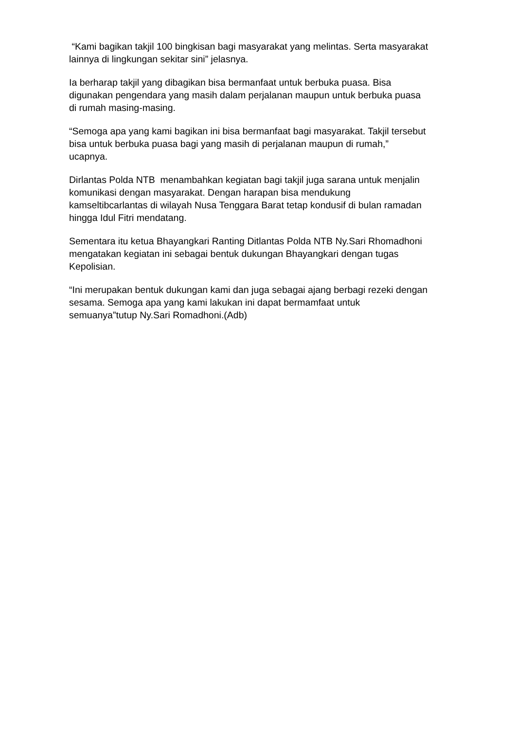“Kami bagikan takjil 100 bingkisan bagi masyarakat yang melintas. Serta masyarakat lainnya di lingkungan sekitar sini” jelasnya.
Ia berharap takjil yang dibagikan bisa bermanfaat untuk berbuka puasa. Bisa digunakan pengendara yang masih dalam perjalanan maupun untuk berbuka puasa di rumah masing-masing.
“Semoga apa yang kami bagikan ini bisa bermanfaat bagi masyarakat. Takjil tersebut bisa untuk berbuka puasa bagi yang masih di perjalanan maupun di rumah,” ucapnya.
Dirlantas Polda NTB menambahkan kegiatan bagi takjil juga sarana untuk menjalin komunikasi dengan masyarakat. Dengan harapan bisa mendukung kamseltibcarlantas di wilayah Nusa Tenggara Barat tetap kondusif di bulan ramadan hingga Idul Fitri mendatang.
Sementara itu ketua Bhayangkari Ranting Ditlantas Polda NTB Ny.Sari Rhomadhoni mengatakan kegiatan ini sebagai bentuk dukungan Bhayangkari dengan tugas Kepolisian.
“Ini merupakan bentuk dukungan kami dan juga sebagai ajang berbagi rezeki dengan sesama. Semoga apa yang kami lakukan ini dapat bermamfaat untuk semuanya”tutup Ny.Sari Romadhoni.(Adb)